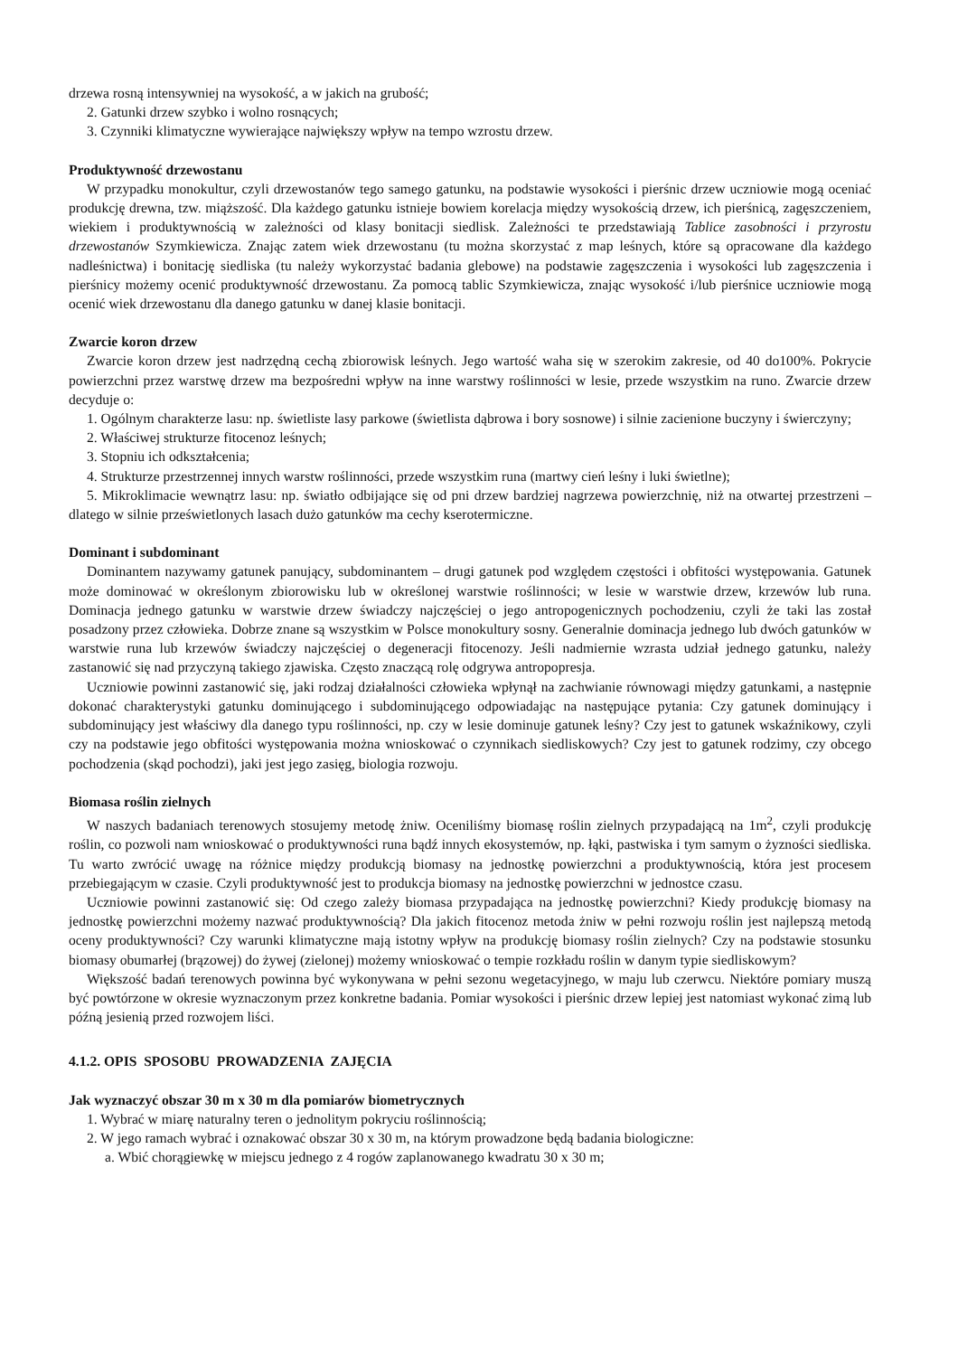drzewa rosną intensywniej na wysokość, a w jakich na grubość;
2. Gatunki drzew szybko i wolno rosnących;
3. Czynniki klimatyczne wywierające największy wpływ na tempo wzrostu drzew.
Produktywność drzewostanu
W przypadku monokultur, czyli drzewostanów tego samego gatunku, na podstawie wysokości i pierśnic drzew uczniowie mogą oceniać produkcję drewna, tzw. miąższość. Dla każdego gatunku istnieje bowiem korelacja między wysokością drzew, ich pierśnicą, zagęszczeniem, wiekiem i produktywnością w zależności od klasy bonitacji siedlisk. Zależności te przedstawiają Tablice zasobności i przyrostu drzewostanów Szymkiewicza. Znając zatem wiek drzewostanu (tu można skorzystać z map leśnych, które są opracowane dla każdego nadleśnictwa) i bonitację siedliska (tu należy wykorzystać badania glebowe) na podstawie zagęszczenia i wysokości lub zagęszczenia i pierśnicy możemy ocenić produktywność drzewostanu. Za pomocą tablic Szymkiewicza, znając wysokość i/lub pierśnice uczniowie mogą ocenić wiek drzewostanu dla danego gatunku w danej klasie bonitacji.
Zwarcie koron drzew
Zwarcie koron drzew jest nadrzędną cechą zbiorowisk leśnych. Jego wartość waha się w szerokim zakresie, od 40 do100%. Pokrycie powierzchni przez warstwę drzew ma bezpośredni wpływ na inne warstwy roślinności w lesie, przede wszystkim na runo. Zwarcie drzew decyduje o:
1. Ogólnym charakterze lasu: np. świetliste lasy parkowe (świetlista dąbrowa i bory sosnowe) i silnie zacienione buczyny i świerczyny;
2. Właściwej strukturze fitocenoz leśnych;
3. Stopniu ich odkształcenia;
4. Strukturze przestrzennej innych warstw roślinności, przede wszystkim runa (martwy cień leśny i luki świetlne);
5. Mikroklimacie wewnątrz lasu: np. światło odbijające się od pni drzew bardziej nagrzewa powierzchnię, niż na otwartej przestrzeni – dlatego w silnie prześwietlonych lasach dużo gatunków ma cechy kserotermiczne.
Dominant i subdominant
Dominantem nazywamy gatunek panujący, subdominantem – drugi gatunek pod względem częstości i obfitości występowania. Gatunek może dominować w określonym zbiorowisku lub w określonej warstwie roślinności; w lesie w warstwie drzew, krzewów lub runa. Dominacja jednego gatunku w warstwie drzew świadczy najczęściej o jego antropogenicznych pochodzeniu, czyli że taki las został posadzony przez człowieka. Dobrze znane są wszystkim w Polsce monokultury sosny. Generalnie dominacja jednego lub dwóch gatunków w warstwie runa lub krzewów świadczy najczęściej o degeneracji fitocenozy. Jeśli nadmiernie wzrasta udział jednego gatunku, należy zastanowić się nad przyczyną takiego zjawiska. Często znaczącą rolę odgrywa antropopresja.
Uczniowie powinni zastanowić się, jaki rodzaj działalności człowieka wpłynął na zachwianie równowagi między gatunkami, a następnie dokonać charakterystyki gatunku dominującego i subdominującego odpowiadając na następujące pytania: Czy gatunek dominujący i subdominujący jest właściwy dla danego typu roślinności, np. czy w lesie dominuje gatunek leśny? Czy jest to gatunek wskaźnikowy, czyli czy na podstawie jego obfitości występowania można wnioskować o czynnikach siedliskowych? Czy jest to gatunek rodzimy, czy obcego pochodzenia (skąd pochodzi), jaki jest jego zasięg, biologia rozwoju.
Biomasa roślin zielnych
W naszych badaniach terenowych stosujemy metodę żniw. Oceniliśmy biomasę roślin zielnych przypadającą na 1m<sup>2</sup>, czyli produkcję roślin, co pozwoli nam wnioskować o produktywności runa bądź innych ekosystemów, np. łąki, pastwiska i tym samym o żyzności siedliska. Tu warto zwrócić uwagę na różnice między produkcją biomasy na jednostkę powierzchni a produktywnością, która jest procesem przebiegającym w czasie. Czyli produktywność jest to produkcja biomasy na jednostkę powierzchni w jednostce czasu.
Uczniowie powinni zastanowić się: Od czego zależy biomasa przypadająca na jednostkę powierzchni? Kiedy produkcję biomasy na jednostkę powierzchni możemy nazwać produktywnością? Dla jakich fitocenoz metoda żniw w pełni rozwoju roślin jest najlepszą metodą oceny produktywności? Czy warunki klimatyczne mają istotny wpływ na produkcję biomasy roślin zielnych? Czy na podstawie stosunku biomasy obumarłej (brązowej) do żywej (zielonej) możemy wnioskować o tempie rozkładu roślin w danym typie siedliskowym?
Większość badań terenowych powinna być wykonywana w pełni sezonu wegetacyjnego, w maju lub czerwcu. Niektóre pomiary muszą być powtórzone w okresie wyznaczonym przez konkretne badania. Pomiar wysokości i pierśnic drzew lepiej jest natomiast wykonać zimą lub późną jesienią przed rozwojem liści.
4.1.2. OPIS SPOSOBU PROWADZENIA ZAJĘCIA
Jak wyznaczyć obszar 30 m x 30 m dla pomiarów biometrycznych
1. Wybrać w miarę naturalny teren o jednolitym pokryciu roślinnością;
2. W jego ramach wybrać i oznakować obszar 30 x 30 m, na którym prowadzone będą badania biologiczne:
a. Wbić chorągiewkę w miejscu jednego z 4 rogów zaplanowanego kwadratu 30 x 30 m;